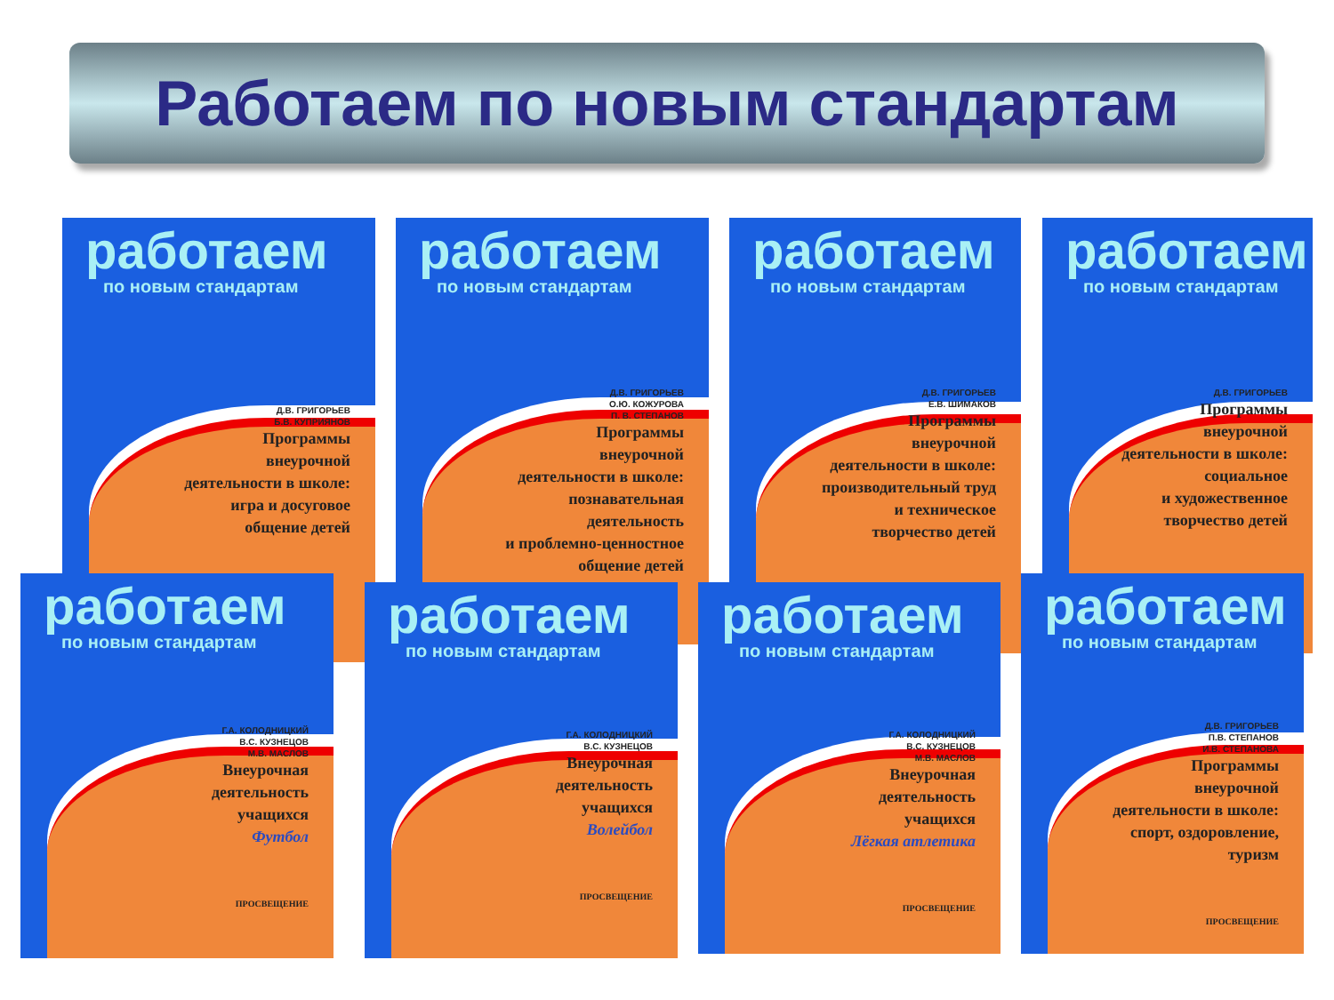Работаем по новым стандартам
работаем
по новым стандартам
Д.В. ГРИГОРЬЕВ
Б.В. КУПРИЯНОВ
Программы
внеурочной
деятельности в школе:
игра и досуговое
общение детей
работаем
по новым стандартам
Д.В. ГРИГОРЬЕВ
О.Ю. КОЖУРОВА
П. В. СТЕПАНОВ
Программы
внеурочной
деятельности в школе:
познавательная
деятельность
и проблемно-ценностное
общение детей
работаем
по новым стандартам
Д.В. ГРИГОРЬЕВ
Е.В. ШИМАКОВ
Программы
внеурочной
деятельности в школе:
производительный труд
и техническое
творчество детей
работаем
по новым стандартам
Д.В. ГРИГОРЬЕВ
Программы
внеурочной
деятельности в школе:
социальное
и художественное
творчество детей
работаем
по новым стандартам
Г.А. КОЛОДНИЦКИЙ
В.С. КУЗНЕЦОВ
М.В. МАСЛОВ
Внеурочная
деятельность
учащихся
Футбол
ПРОСВЕЩЕНИЕ
работаем
по новым стандартам
Г.А. КОЛОДНИЦКИЙ
В.С. КУЗНЕЦОВ
Внеурочная
деятельность
учащихся
Волейбол
ПРОСВЕЩЕНИЕ
работаем
по новым стандартам
Г.А. КОЛОДНИЦКИЙ
В.С. КУЗНЕЦОВ
М.В. МАСЛОВ
Внеурочная
деятельность
учащихся
Лёгкая атлетика
ПРОСВЕЩЕНИЕ
работаем
по новым стандартам
Д.В. ГРИГОРЬЕВ
П.В. СТЕПАНОВ
И.В. СТЕПАНОВА
Программы
внеурочной
деятельности в школе:
спорт, оздоровление,
туризм
ПРОСВЕЩЕНИЕ